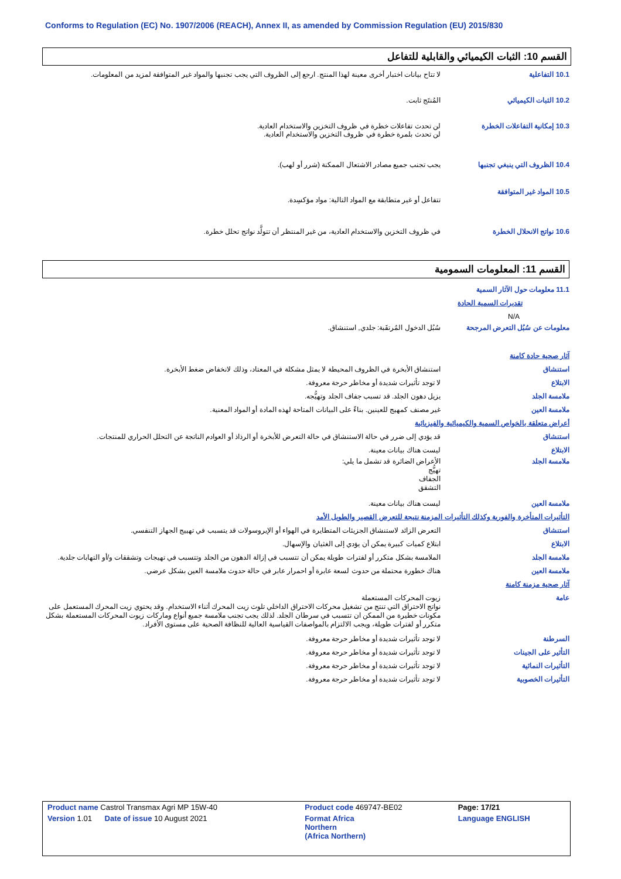Conforms to Regulation (EC) No. 1907/2006 (REACH), Annex II, as amended by Commission Regulation (EU) 2015/830
القسم 10: الثبات الكيميائي والقابلية للتفاعل
10.1 التفاعلية لا تتاح بيانات اختبار أخرى معينة لهذا المنتج. ارجع إلى الظروف التي يجب تجنبها والمواد غير المتوافقة لمزيد من المعلومات.
10.2 الثبات الكيميائي المُنتَج ثابت.
10.3 إمكانية التفاعلات الخطرة
لن تحدث تفاعلات خطرة في ظروف التخزين والاستخدام العادية.
لن تحدث بلمرة خطرة في ظروف التخزين والاستخدام العادية.
10.4 الظروف التي ينبغي تجنبها
يجب تجنب جميع مصادر الاشتعال الممكنة (شرر أو لهب).
10.5 المواد غير المتوافقة
تتفاعل أو غير متطابقة مع المواد التالية: مواد مؤكسِدة.
10.6 نواتج الانحلال الخطرة في ظروف التخزين والاستخدام العادية، من غير المنتظر أن تتولَّد نواتج تحلل خطرة.
القسم 11: المعلومات السمومية
11.1 معلومات حول الآثار السمية
تقديرات السمية الحادة
N/A
معلومات عن سُبُل التعرض المرجحة
سُبُل الدخول المُرتقَبة: جلدي, استنشاق.
آثار صحية حادة كامنة
استنشاق استنشاق الأبخرة في الظروف المحيطة لا يمثل مشكلة في المعتاد، وذلك لانخفاض ضغط الأبخرة.
الابتلاع لا توجد تأثيرات شديدة أو مخاطر حرجة معروفة.
ملامسة الجلد يزيل دهون الجلد. قد تسبب جفاف الجلد وتهيُّجه.
ملامسة العين غير مصنف كمهيج للعينين. بناءً على البيانات المتاحة لهذه المادة أو المواد المعنية.
أعراض متعلقة بالخواص السمية والكيميائية والفيزيائية
استنشاق قد يؤدي إلى ضرر في حالة الاستنشاق في حالة التعرض للأبخرة أو الرذاذ أو العوادم الناتجة عن التحلل الحراري للمنتجات.
الابتلاع ليست هناك بيانات معينة.
ملامسة الجلد الأعراض الضائرة قد تشمل ما يلي:
تهيُّج
الجفاف
التشقق
ملامسة العين ليست هناك بيانات معينة.
التأثيرات المتأخرة والفورية وكذلك التأثيرات المزمنة نتيجة للتعرض القصير والطويل الأمد
استنشاق التعرض الزائد لاستنشاق الجزيئات المتطايرة في الهواء أو الإيروسولات قد يتسبب في تهييج الجهاز التنفسي.
الابتلاع ابتلاع كميات كبيرة يمكن أن يؤدي إلى الغثيان والإسهال.
ملامسة الجلد الملامسة بشكل متكرر أو لفترات طويلة يمكن أن تتسبب في إزالة الدهون من الجلد وتتسبب في تهيجات وتشققات و/أو التهابات جلدية.
ملامسة العين هناك خطورة محتملة من حدوث لسعة عابرة أو احمرار عابر في حالة حدوث ملامسة العين بشكل عرضي.
آثار صحية مزمنة كامنة
عامة زيوت المحركات المستعملة
نواتج الاحتراق التي تنتج من تشغيل محركات الاحتراق الداخلي تلوث زيت المحرك أثناء الاستخدام. وقد يحتوي زيت المحرك المستعمل على مكونات خطيرة من الممكن ان تتسبب في سرطان الجلد. لذلك يجب تجنب ملامسة جميع أنواع وماركات زيوت المحركات المستعملة بشكل متكرر أو لفترات طويلة، ويجب الالتزام بالمواصفات القياسية العالية للنظافة الصحية على مستوى الأفراد.
السرطنة لا توجد تأثيرات شديدة أو مخاطر حرجة معروفة.
التأثير على الجينات لا توجد تأثيرات شديدة أو مخاطر حرجة معروفة.
التأثيرات النمائية لا توجد تأثيرات شديدة أو مخاطر حرجة معروفة.
التأثيرات الخصوبية لا توجد تأثيرات شديدة أو مخاطر حرجة معروفة.
| Product name Castrol Transmax Agri MP 15W-40 | Product code 469747-BE02 | Page: 17/21 |
| Version 1.01 Date of issue 10 August 2021 | Format Africa Northern (Africa Northern) | Language ENGLISH |